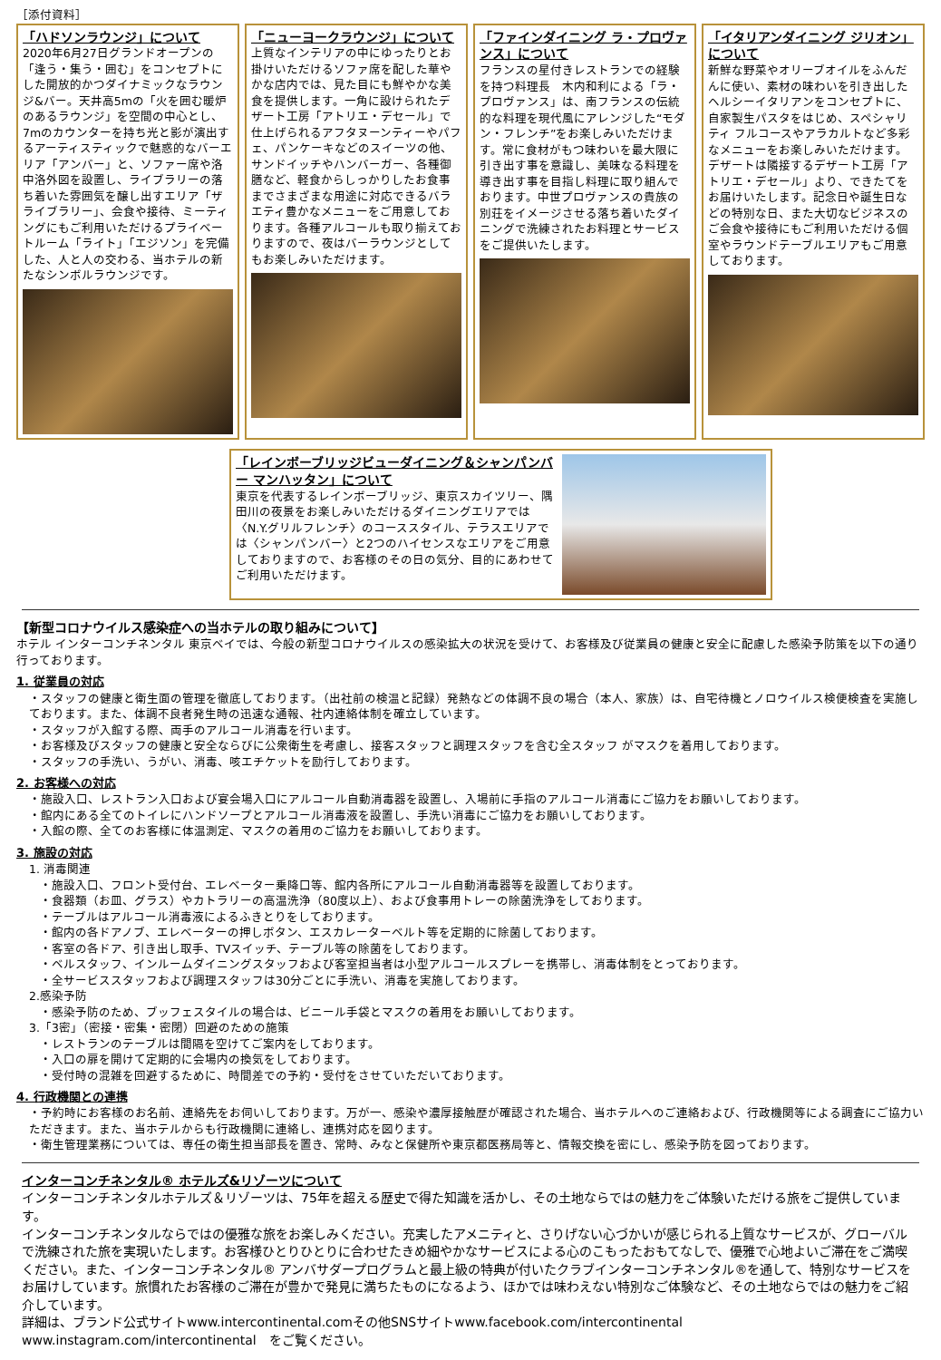［添付資料］
「ハドソンラウンジ」について
2020年6月27日グランドオープンの「逢う・集う・囲む」をコンセプトにした開放的かつダイナミックなラウンジ&バー。天井高5mの「火を囲む暖炉のあるラウンジ」を空間の中心とし、7mのカウンターを持ち光と影が演出するアーティスティックで魅惑的なバーエリア「アンバー」と、ソファー席や洛中洛外図を設置し、ライブラリーの落ち着いた雰囲気を醸し出すエリア「ザ ライブラリー」、会食や接待、ミーティングにもご利用いただけるプライベートルーム「ライト」「エジソン」を完備した、人と人の交わる、当ホテルの新たなシンボルラウンジです。
「ニューヨークラウンジ」について
上質なインテリアの中にゆったりとお掛けいただけるソファ席を配した華やかな店内では、見た目にも鮮やかな美食を提供します。一角に設けられたデザート工房「アトリエ・デセール」で仕上げられるアフタヌーンティーやパフェ、パンケーキなどのスイーツの他、サンドイッチやハンバーガー、各種御膳など、軽食からしっかりしたお食事までさまざまな用途に対応できるバラエティ豊かなメニューをご用意しております。各種アルコールも取り揃えておりますので、夜はバーラウンジとしてもお楽しみいただけます。
「ファインダイニング ラ・プロヴァンス」について
フランスの星付きレストランでの経験を持つ料理長　木内和利による「ラ・プロヴァンス」は、南フランスの伝統的な料理を現代風にアレンジした“モダン・フレンチ”をお楽しみいただけます。常に食材がもつ味わいを最大限に引き出す事を意識し、美味なる料理を導き出す事を目指し料理に取り組んでおります。中世プロヴァンスの貴族の別荘をイメージさせる落ち着いたダイニングで洗練されたお料理とサービスをご提供いたします。
「イタリアンダイニング ジリオン」について
新鮮な野菜やオリーブオイルをふんだんに使い、素材の味わいを引き出したヘルシーイタリアンをコンセプトに、自家製生パスタをはじめ、スペシャリティ フルコースやアラカルトなど多彩なメニューをお楽しみいただけます。デザートは隣接するデザート工房「アトリエ・デセール」より、できたてをお届けいたします。記念日や誕生日などの特別な日、また大切なビジネスのご会食や接待にもご利用いただける個室やラウンドテーブルエリアもご用意しております。
「レインボーブリッジビューダイニング＆シャンパンバー マンハッタン」について
東京を代表するレインボーブリッジ、東京スカイツリー、隅田川の夜景をお楽しみいただけるダイニングエリアでは〈N.Y.グリルフレンチ〉のコーススタイル、テラスエリアでは〈シャンパンバー〉と2つのハイセンスなエリアをご用意しておりますので、お客様のその日の気分、目的にあわせてご利用いただけます。
【新型コロナウイルス感染症への当ホテルの取り組みについて】
ホテル インターコンチネンタル 東京ベイでは、今般の新型コロナウイルスの感染拡大の状況を受けて、お客様及び従業員の健康と安全に配慮した感染予防策を以下の通り行っております。
1. 従業員の対応
・スタッフの健康と衛生面の管理を徹底しております。（出社前の検温と記録）発熱などの体調不良の場合（本人、家族）は、自宅待機とノロウイルス検便検査を実施しております。また、体調不良者発生時の迅速な通報、社内連絡体制を確立しています。
・スタッフが入館する際、両手のアルコール消毒を行います。
・お客様及びスタッフの健康と安全ならびに公衆衛生を考慮し、接客スタッフと調理スタッフを含む全スタッフ がマスクを着用しております。
・スタッフの手洗い、うがい、消毒、咳エチケットを励行しております。
2. お客様への対応
・施設入口、レストラン入口および宴会場入口にアルコール自動消毒器を設置し、入場前に手指のアルコール消毒にご協力をお願いしております。
・館内にある全てのトイレにハンドソープとアルコール消毒液を設置し、手洗い消毒にご協力をお願いしております。
・入館の際、全てのお客様に体温測定、マスクの着用のご協力をお願いしております。
3. 施設の対応
1. 消毒関連
・施設入口、フロント受付台、エレベーター乗降口等、館内各所にアルコール自動消毒器等を設置しております。
・食器類（お皿、グラス）やカトラリーの高温洗浄（80度以上）、および食事用トレーの除菌洗浄をしております。
・テーブルはアルコール消毒液によるふきとりをしております。
・館内の各ドアノブ、エレベーターの押しボタン、エスカレーターベルト等を定期的に除菌しております。
・客室の各ドア、引き出し取手、TVスイッチ、テーブル等の除菌をしております。
・ベルスタッフ、インルームダイニングスタッフおよび客室担当者は小型アルコールスプレーを携帯し、消毒体制をとっております。
・全サービススタッフおよび調理スタッフは30分ごとに手洗い、消毒を実施しております。
2.感染予防
・感染予防のため、ブッフェスタイルの場合は、ビニール手袋とマスクの着用をお願いしております。
3.「3密」（密接・密集・密閉）回避のための施策
・レストランのテーブルは間隔を空けてご案内をしております。
・入口の扉を開けて定期的に会場内の換気をしております。
・受付時の混雑を回避するために、時間差での予約・受付をさせていただいております。
4. 行政機関との連携
・予約時にお客様のお名前、連絡先をお伺いしております。万が一、感染や濃厚接触歴が確認された場合、当ホテルへのご連絡および、行政機関等による調査にご協力いただきます。また、当ホテルからも行政機関に連絡し、連携対応を図ります。
・衛生管理業務については、専任の衛生担当部長を置き、常時、みなと保健所や東京都医務局等と、情報交換を密にし、感染予防を図っております。
インターコンチネンタル® ホテルズ&リゾーツについて
インターコンチネンタルホテルズ＆リゾーツは、75年を超える歴史で得た知識を活かし、その土地ならではの魅力をご体験いただける旅をご提供しています。
インターコンチネンタルならではの優雅な旅をお楽しみください。充実したアメニティと、さりげない心づかいが感じられる上質なサービスが、グローバルで洗練された旅を実現いたします。お客様ひとりひとりに合わせたきめ細やかなサービスによる心のこもったおもてなしで、優雅で心地よいご滞在をご満喫ください。また、インターコンチネンタル® アンバサダープログラムと最上級の特典が付いたクラブインターコンチネンタル®を通して、特別なサービスをお届けしています。旅慣れたお客様のご滞在が豊かで発見に満ちたものになるよう、ほかでは味わえない特別なご体験など、その土地ならではの魅力をご紹介しています。
詳細は、ブランド公式サイトwww.intercontinental.comその他SNSサイトwww.facebook.com/intercontinental www.instagram.com/intercontinental　をご覧ください。